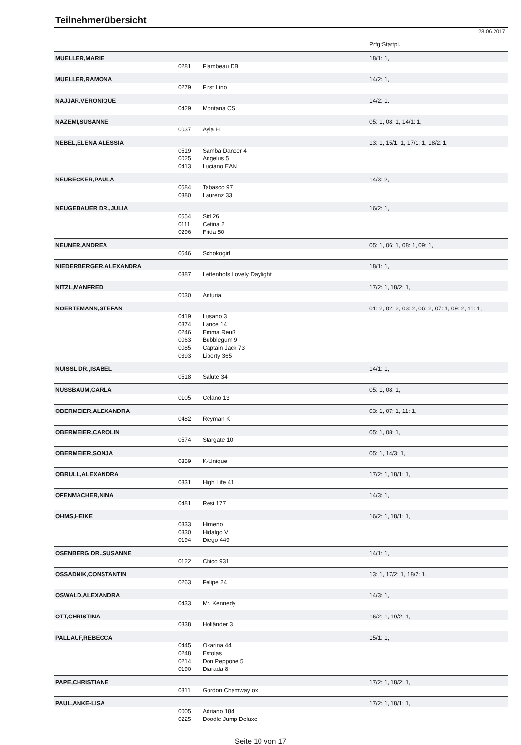Teilnehmerübersicht
28.06.2017
| | | | Prfg:Startpl. |
| MUELLER,MARIE | | | 18/1: 1, |
| | 0281 | Flambeau DB | |
| MUELLER,RAMONA | | | 14/2: 1, |
| | 0279 | First Lino | |
| NAJJAR,VERONIQUE | | | 14/2: 1, |
| | 0429 | Montana CS | |
| NAZEMI,SUSANNE | | | 05: 1, 08: 1, 14/1: 1, |
| | 0037 | Ayla H | |
| NEBEL,ELENA ALESSIA | | | 13: 1, 15/1: 1, 17/1: 1, 18/2: 1, |
| | 0519 | Samba Dancer 4 | |
| | 0025 | Angelus 5 | |
| | 0413 | Luciano EAN | |
| NEUBECKER,PAULA | | | 14/3: 2, |
| | 0584 | Tabasco 97 | |
| | 0380 | Laurenz 33 | |
| NEUGEBAUER DR.,JULIA | | | 16/2: 1, |
| | 0554 | Sid 26 | |
| | 0111 | Cetina 2 | |
| | 0296 | Frida 50 | |
| NEUNER,ANDREA | | | 05: 1, 06: 1, 08: 1, 09: 1, |
| | 0546 | Schokogirl | |
| NIEDERBERGER,ALEXANDRA | | | 18/1: 1, |
| | 0387 | Lettenhofs Lovely Daylight | |
| NITZL,MANFRED | | | 17/2: 1, 18/2: 1, |
| | 0030 | Anturia | |
| NOERTEMANN,STEFAN | | | 01: 2, 02: 2, 03: 2, 06: 2, 07: 1, 09: 2, 11: 1, |
| | 0419 | Lusano 3 | |
| | 0374 | Lance 14 | |
| | 0246 | Emma Reuß | |
| | 0063 | Bubblegum 9 | |
| | 0085 | Captain Jack 73 | |
| | 0393 | Liberty 365 | |
| NUISSL DR.,ISABEL | | | 14/1: 1, |
| | 0518 | Salute 34 | |
| NUSSBAUM,CARLA | | | 05: 1, 08: 1, |
| | 0105 | Celano 13 | |
| OBERMEIER,ALEXANDRA | | | 03: 1, 07: 1, 11: 1, |
| | 0482 | Reyman K | |
| OBERMEIER,CAROLIN | | | 05: 1, 08: 1, |
| | 0574 | Stargate 10 | |
| OBERMEIER,SONJA | | | 05: 1, 14/3: 1, |
| | 0359 | K-Unique | |
| OBRULL,ALEXANDRA | | | 17/2: 1, 18/1: 1, |
| | 0331 | High Life 41 | |
| OFENMACHER,NINA | | | 14/3: 1, |
| | 0481 | Resi 177 | |
| OHMS,HEIKE | | | 16/2: 1, 18/1: 1, |
| | 0333 | Himeno | |
| | 0330 | Hidalgo V | |
| | 0194 | Diego 449 | |
| OSENBERG DR.,SUSANNE | | | 14/1: 1, |
| | 0122 | Chico 931 | |
| OSSADNIK,CONSTANTIN | | | 13: 1, 17/2: 1, 18/2: 1, |
| | 0263 | Felipe 24 | |
| OSWALD,ALEXANDRA | | | 14/3: 1, |
| | 0433 | Mr. Kennedy | |
| OTT,CHRISTINA | | | 16/2: 1, 19/2: 1, |
| | 0338 | Holländer 3 | |
| PALLAUF,REBECCA | | | 15/1: 1, |
| | 0445 | Okarina 44 | |
| | 0248 | Estolas | |
| | 0214 | Don Peppone 5 | |
| | 0190 | Diarada 8 | |
| PAPE,CHRISTIANE | | | 17/2: 1, 18/2: 1, |
| | 0311 | Gordon Chamway ox | |
| PAUL,ANKE-LISA | | | 17/2: 1, 18/1: 1, |
| | 0005 | Adriano 184 | |
| | 0225 | Doodle Jump Deluxe | |
Seite 10 von 17